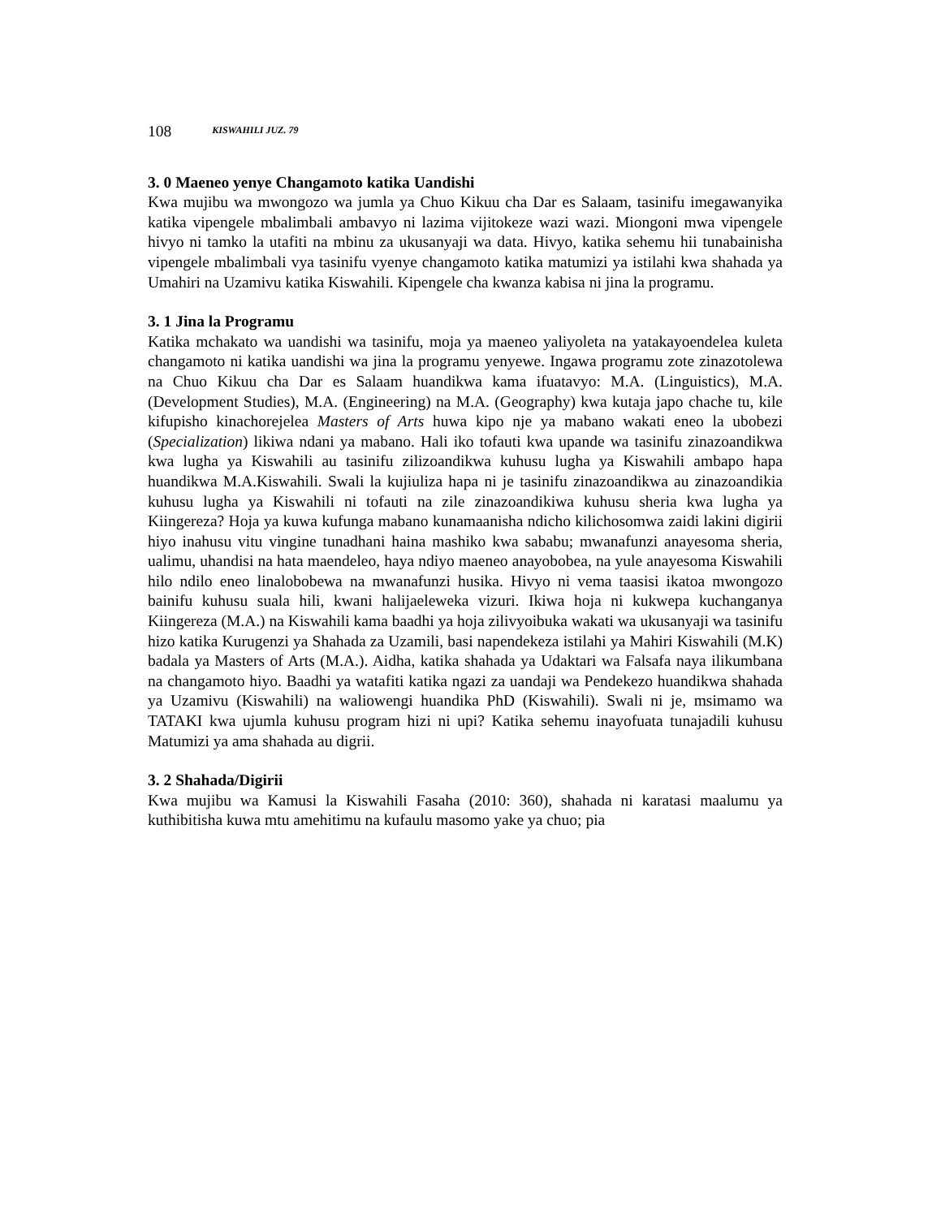108 KISWAHILI JUZ. 79
3. 0 Maeneo yenye Changamoto katika Uandishi
Kwa mujibu wa mwongozo wa jumla ya Chuo Kikuu cha Dar es Salaam, tasinifu imegawanyika katika vipengele mbalimbali ambavyo ni lazima vijitokeze wazi wazi. Miongoni mwa vipengele hivyo ni tamko la utafiti na mbinu za ukusanyaji wa data. Hivyo, katika sehemu hii tunabainisha vipengele mbalimbali vya tasinifu vyenye changamoto katika matumizi ya istilahi kwa shahada ya Umahiri na Uzamivu katika Kiswahili. Kipengele cha kwanza kabisa ni jina la programu.
3. 1 Jina la Programu
Katika mchakato wa uandishi wa tasinifu, moja ya maeneo yaliyoleta na yatakayoendelea kuleta changamoto ni katika uandishi wa jina la programu yenyewe. Ingawa programu zote zinazotolewa na Chuo Kikuu cha Dar es Salaam huandikwa kama ifuatavyo: M.A. (Linguistics), M.A. (Development Studies), M.A. (Engineering) na M.A. (Geography) kwa kutaja japo chache tu, kile kifupisho kinachorejelea Masters of Arts huwa kipo nje ya mabano wakati eneo la ubobezi (Specialization) likiwa ndani ya mabano. Hali iko tofauti kwa upande wa tasinifu zinazoandikwa kwa lugha ya Kiswahili au tasinifu zilizoandikwa kuhusu lugha ya Kiswahili ambapo hapa huandikwa M.A.Kiswahili. Swali la kujiuliza hapa ni je tasinifu zinazoandikwa au zinazoandikia kuhusu lugha ya Kiswahili ni tofauti na zile zinazoandikiwa kuhusu sheria kwa lugha ya Kiingereza? Hoja ya kuwa kufunga mabano kunamaanisha ndicho kilichosomwa zaidi lakini digirii hiyo inahusu vitu vingine tunadhani haina mashiko kwa sababu; mwanafunzi anayesoma sheria, ualimu, uhandisi na hata maendeleo, haya ndiyo maeneo anayobobea, na yule anayesoma Kiswahili hilo ndilo eneo linalobobewa na mwanafunzi husika. Hivyo ni vema taasisi ikatoa mwongozo bainifu kuhusu suala hili, kwani halijaeleweka vizuri. Ikiwa hoja ni kukwepa kuchanganya Kiingereza (M.A.) na Kiswahili kama baadhi ya hoja zilivyoibuka wakati wa ukusanyaji wa tasinifu hizo katika Kurugenzi ya Shahada za Uzamili, basi napendekeza istilahi ya Mahiri Kiswahili (M.K) badala ya Masters of Arts (M.A.). Aidha, katika shahada ya Udaktari wa Falsafa naya ilikumbana na changamoto hiyo. Baadhi ya watafiti katika ngazi za uandaji wa Pendekezo huandikwa shahada ya Uzamivu (Kiswahili) na waliowengi huandika PhD (Kiswahili). Swali ni je, msimamo wa TATAKI kwa ujumla kuhusu program hizi ni upi? Katika sehemu inayofuata tunajadili kuhusu Matumizi ya ama shahada au digrii.
3. 2 Shahada/Digirii
Kwa mujibu wa Kamusi la Kiswahili Fasaha (2010: 360), shahada ni karatasi maalumu ya kuthibitisha kuwa mtu amehitimu na kufaulu masomo yake ya chuo; pia